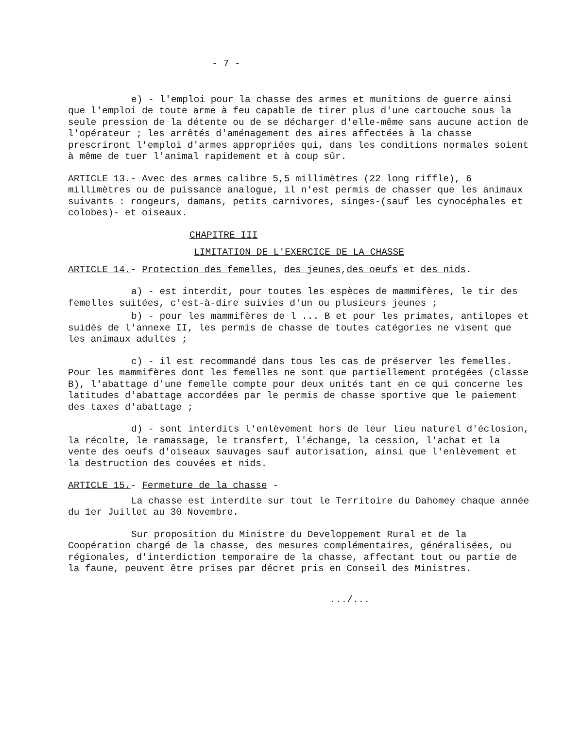- 7 -
e) - l'emploi pour la chasse des armes et munitions de guerre ainsi que l'emploi de toute arme à feu capable de tirer plus d'une cartouche sous la seule pression de la détente ou de se décharger d'elle-même sans aucune action de l'opérateur ; les arrêtés d'aménagement des aires affectées à la chasse prescriront l'emploi d'armes appropriées qui, dans les conditions normales soient à même de tuer l'animal rapidement et à coup sûr.
ARTICLE 13.- Avec des armes calibre 5,5 millimètres (22 long riffle), 6 millimètres ou de puissance analogue, il n'est permis de chasser que les animaux suivants : rongeurs, damans, petits carnivores, singes-(sauf les cynocéphales et colobes)- et oiseaux.
CHAPITRE III
LIMITATION DE L'EXERCICE DE LA CHASSE
ARTICLE 14.- Protection des femelles, des jeunes,des oeufs et des nids.
a) - est interdit, pour toutes les espèces de mammifères, le tir des femelles suitées, c'est-à-dire suivies d'un ou plusieurs jeunes ;
b) - pour les mammifères de l ... B et pour les primates, antilopes et suidés de l'annexe II, les permis de chasse de toutes catégories ne visent que les animaux adultes ;
c) - il est recommandé dans tous les cas de préserver les femelles. Pour les mammifères dont les femelles ne sont que partiellement protégées (classe B), l'abattage d'une femelle compte pour deux unités tant en ce qui concerne les latitudes d'abattage accordées par le permis de chasse sportive que le paiement des taxes d'abattage ;
d) - sont interdits l'enlèvement hors de leur lieu naturel d'éclosion, la récolte, le ramassage, le transfert, l'échange, la cession, l'achat et la vente des oeufs d'oiseaux sauvages sauf autorisation, ainsi que l'enlèvement et la destruction des couvées et nids.
ARTICLE 15.- Fermeture de la chasse -
La chasse est interdite sur tout le Territoire du Dahomey chaque année du 1er Juillet au 30 Novembre.
Sur proposition du Ministre du Developpement Rural et de la Coopération chargé de la chasse, des mesures complémentaires, généralisées, ou régionales, d'interdiction temporaire de la chasse, affectant tout ou partie de la faune, peuvent être prises par décret pris en Conseil des Ministres.
.../...